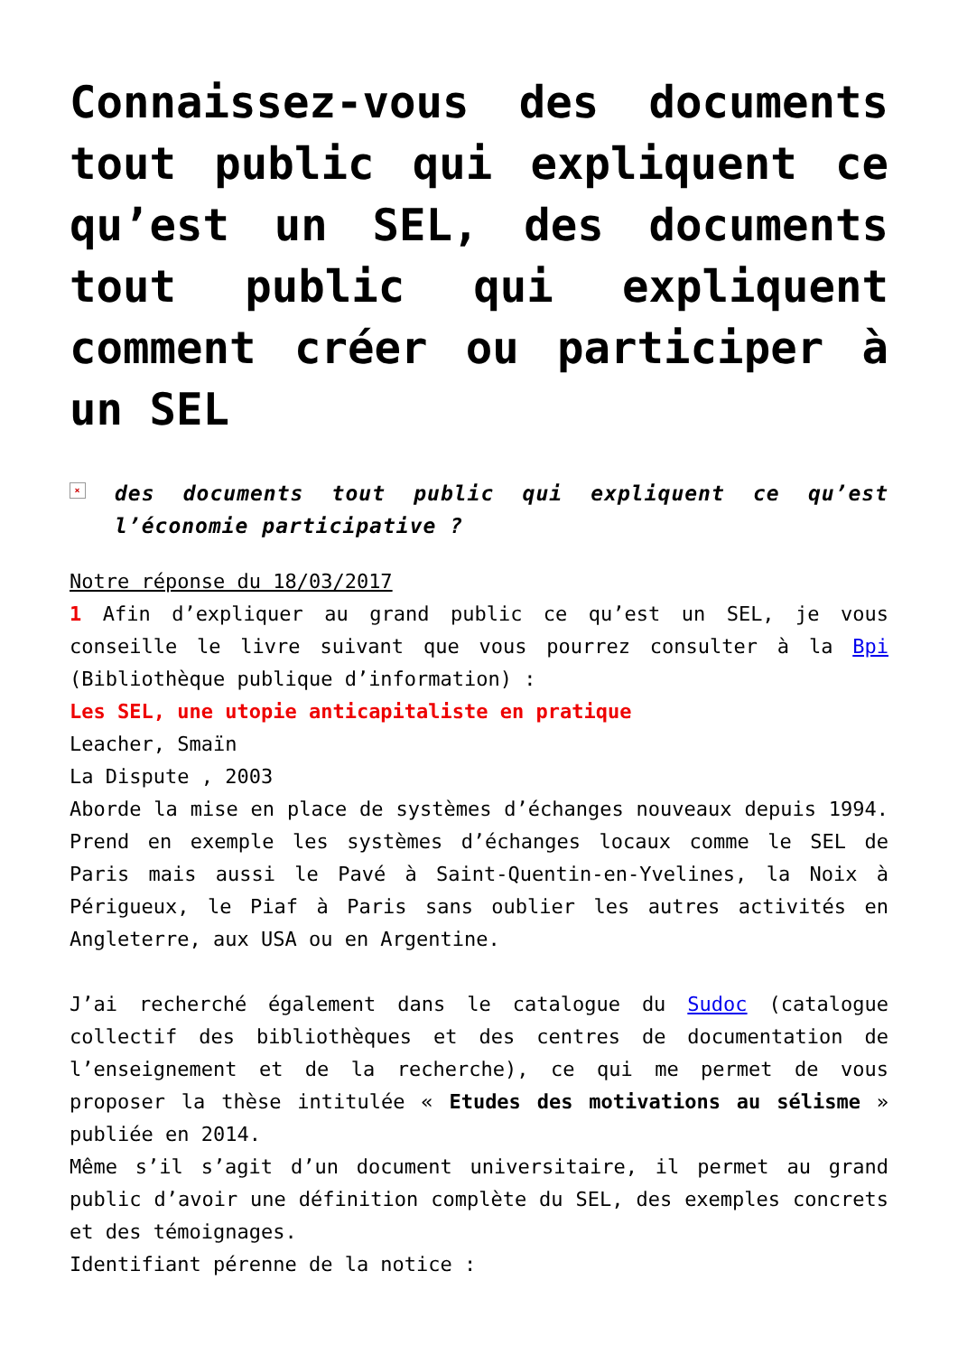Connaissez-vous des documents tout public qui expliquent ce qu’est un SEL, des documents tout public qui expliquent comment créer ou participer à un SEL
× des documents tout public qui expliquent ce qu’est l’économie participative ?
Notre réponse du 18/03/2017
1 Afin d’expliquer au grand public ce qu’est un SEL, je vous conseille le livre suivant que vous pourrez consulter à la Bpi (Bibliothèque publique d’information) :
Les SEL, une utopie anticapitaliste en pratique
Leacher, Smaïn
La Dispute , 2003
Aborde la mise en place de systèmes d’échanges nouveaux depuis 1994. Prend en exemple les systèmes d’échanges locaux comme le SEL de Paris mais aussi le Pavé à Saint-Quentin-en-Yvelines, la Noix à Périgueux, le Piaf à Paris sans oublier les autres activités en Angleterre, aux USA ou en Argentine.
J’ai recherché également dans le catalogue du Sudoc (catalogue collectif des bibliothèques et des centres de documentation de l’enseignement et de la recherche), ce qui me permet de vous proposer la thèse intitulée « Etudes des motivations au sélisme » publiée en 2014.
Même s’il s’agit d’un document universitaire, il permet au grand public d’avoir une définition complète du SEL, des exemples concrets et des témoignages.
Identifiant pérenne de la notice :